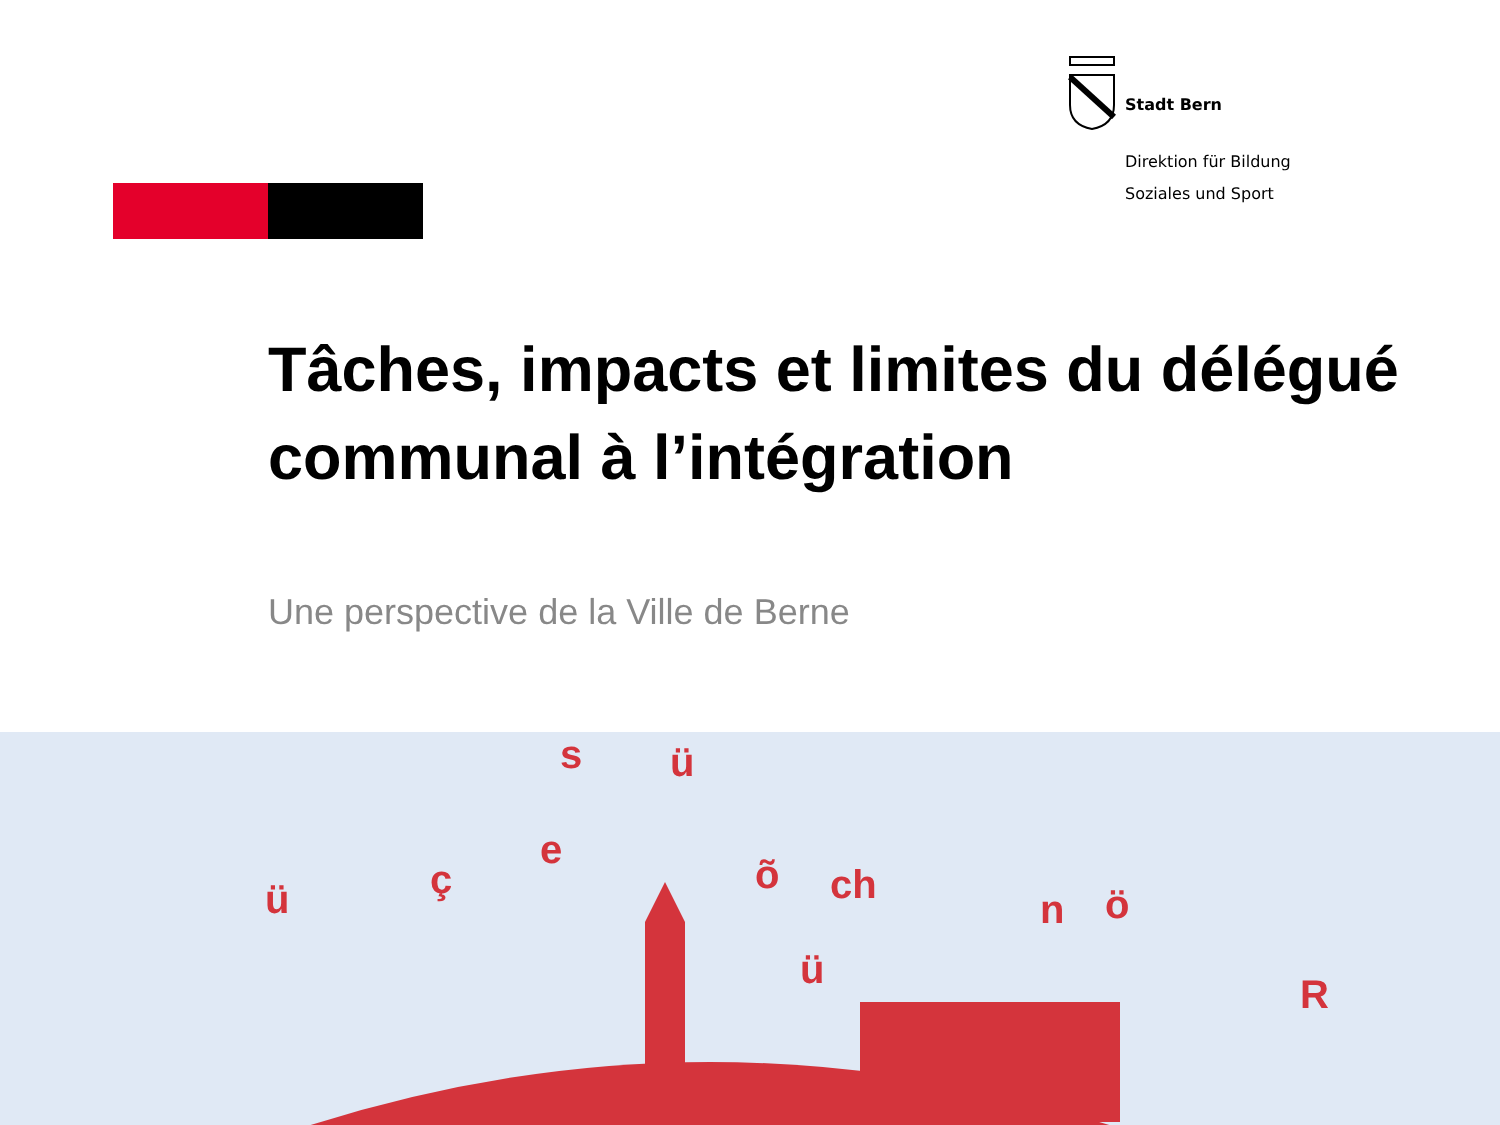Stadt Bern
Direktion für Bildung
Soziales und Sport
Tâches, impacts et limites du délégué communal à l’intégration
Une perspective de la Ville de Berne
s ü
e
õ ch
n ö
ç ü
ü
R